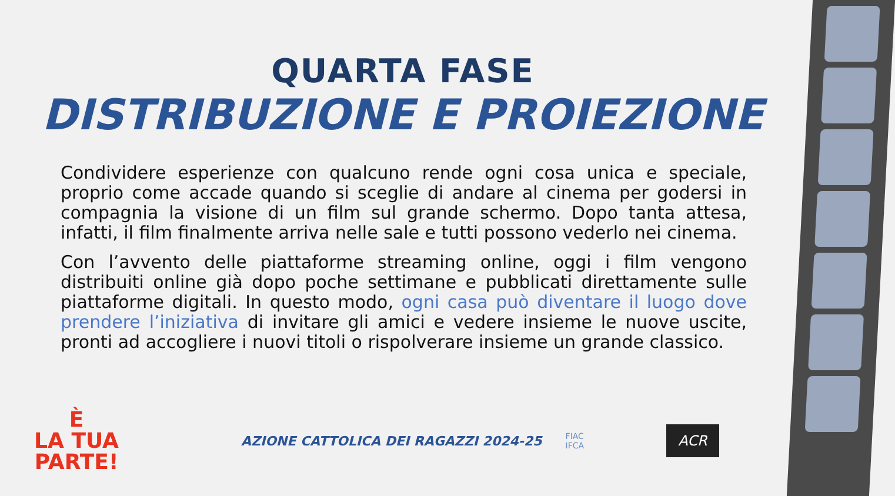QUARTA FASE
DISTRIBUZIONE E PROIEZIONE
Condividere esperienze con qualcuno rende ogni cosa unica e speciale, proprio come accade quando si sceglie di andare al cinema per godersi in compagnia la visione di un film sul grande schermo. Dopo tanta attesa, infatti, il film finalmente arriva nelle sale e tutti possono vederlo nei cinema.
Con l’avvento delle piattaforme streaming online, oggi i film vengono distribuiti online già dopo poche settimane e pubblicati direttamente sulle piattaforme digitali. In questo modo, ogni casa può diventare il luogo dove prendere l’iniziativa di invitare gli amici e vedere insieme le nuove uscite, pronti ad accogliere i nuovi titoli o rispolverare insieme un grande classico.
È
LA TUA
PARTE!
AZIONE CATTOLICA DEI RAGAZZI 2024-25
FIAC
IFCA
ACR